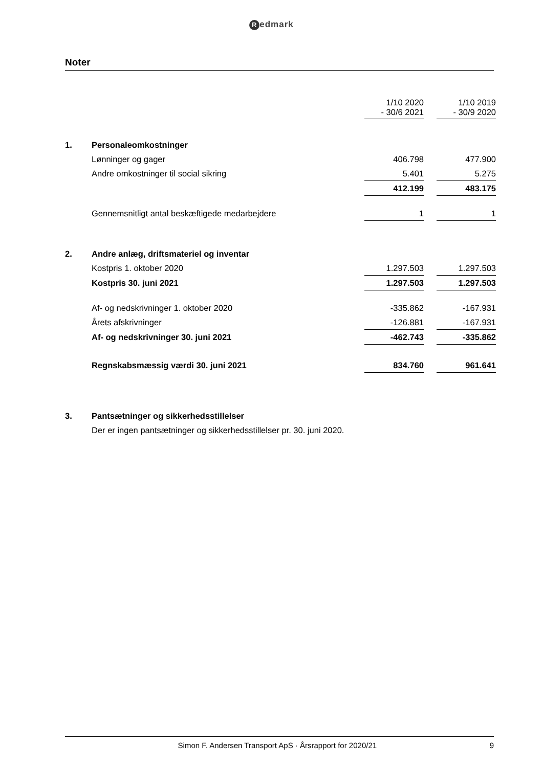Redmark
Noter
| | | 1/10 2020 - 30/6 2021 | | 1/10 2019 - 30/9 2020 |
| 1. | Personaleomkostninger | | | |
| | Lønninger og gager | 406.798 | | 477.900 |
| | Andre omkostninger til social sikring | 5.401 | | 5.275 |
| | | 412.199 | | 483.175 |
| | Gennemsnitligt antal beskæftigede medarbejdere | 1 | | 1 |
| 2. | Andre anlæg, driftsmateriel og inventar | | | |
| | Kostpris 1. oktober 2020 | 1.297.503 | | 1.297.503 |
| | Kostpris 30. juni 2021 | 1.297.503 | | 1.297.503 |
| | Af- og nedskrivninger 1. oktober 2020 | -335.862 | | -167.931 |
| | Årets afskrivninger | -126.881 | | -167.931 |
| | Af- og nedskrivninger 30. juni 2021 | -462.743 | | -335.862 |
| | Regnskabsmæssig værdi 30. juni 2021 | 834.760 | | 961.641 |
| 3. | Pantsætninger og sikkerhedsstillelser | | | |
| | Der er ingen pantsætninger og sikkerhedsstillelser pr. 30. juni 2020. | | | |
Simon F. Andersen Transport ApS · Årsrapport for 2020/21 9